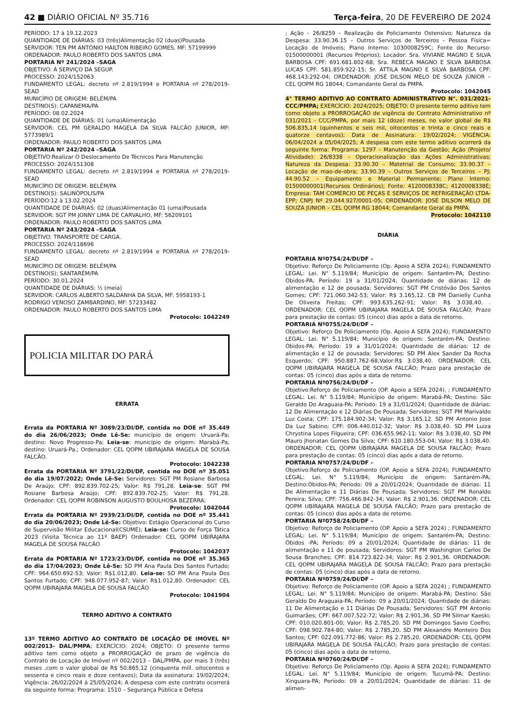42 ■ DIÁRIO OFICIAL Nº 35.716 Terça-feira, 20 DE FEVEREIRO DE 2024
PERÍODO: 17 à 19.12.2023
QUANTIDADE DE DIÁRIAS: 03 (três)Alimentação 02 (duas)Pousada
SERVIDOR: TEN PM ANTÔNIO HAILTON RIBEIRO GOMES, MF: 57199999
ORDENADOR: PAULO ROBERTO DOS SANTOS LIMA
PORTARIA Nº 241/2024 –SAGA
OBJETIVO: À SERVIÇO DA SEGUP.
PROCESSO: 2024/152063
FUNDAMENTO LEGAL: decreto nº 2.819/1994 e PORTARIA nº 278/2019-SEAD
MUNICÍPIO DE ORIGEM: BELÉM/PA
DESTINO(S): CAPANEMA/PA
PERÍODO: 08.02.2024
QUANTIDADE DE DIÁRIAS: 01 (uma)Alimentação
SERVIDOR: CEL PM GERALDO MAGELA DA SILVA FALCÃO JUNIOR, MF: 5773989/1
ORDENADOR: PAULO ROBERTO DOS SANTOS LIMA
PORTARIA Nº 242/2024 –SAGA
OBJETIVO:Realizar O Deslocamento De Técnicos Para Manutenção
PROCESSO: 2024/151308
FUNDAMENTO LEGAL: decreto nº 2.819/1994 e PORTARIA nº 278/2019-SEAD
MUNICÍPIO DE ORIGEM: BELÉM/PA
DESTINO(S): SALINÓPOLIS/PA
PERÍODO:12 à 13.02.2024
QUANTIDADE DE DIÁRIAS: 02 (duas)Alimentação 01 (uma)Pousada
SERVIDOR: SGT PM JONNY LIMA DE CARVALHO, MF: 56209101
ORDENADOR: PAULO ROBERTO DOS SANTOS LIMA
PORTARIA Nº 243/2024 –SAGA
OBJETIVO: TRANSPORTE DE CARGA.
PROCESSO: 2024/118696
FUNDAMENTO LEGAL: decreto nº 2.819/1994 e PORTARIA nº 278/2019-SEAD
MUNICÍPIO DE ORIGEM: BELÉM/PA
DESTINO(S): SANTARÉM/PA
PERÍODO: 30.01.2024
QUANTIDADE DE DIÁRIAS: ½ (meia)
SERVIDOR: CARLOS ALBERTO SALDANHA DA SILVA, MF: 5958193-1
RODRIGO VENOSO ZAMBARDINO, MF: 57233482
ORDENADOR: PAULO ROBERTO DOS SANTOS LIMA
Protocolo: 1042249
POLICIA MILITAR DO PARÁ
ERRATA
Errata da PORTARIA Nº 3089/23/DI/DF, contida no DOE nº 35.449 do dia 26/06/2023; Onde Lê-Se: município de origem: Uruará-Pa; destino: Novo Progresso-Pa; Leia-se: município de origem: Marabá-Pa; destino: Uruará-Pa.; Ordenador: CEL QOPM UBIRAJARA MAGELA DE SOUSA FALCÃO.
Protocolo: 1042238
Errata da PORTARIA Nº 3791/22/DI/DF, contida no DOE nº 35.051 do dia 19/07/2022; Onde Lê-Se: Servidores: SGT PM Rosiane Barbosa De Araújo; CPF: 892.839.702-25; Valor: R$ 791,28. Leia-se: SGT PM Rosiane Barbosa Araújo; CPF: 892.839.702-25; Valor: R$ 791,28. Ordenador: CEL QOPM ROBINSON AUGUSTO BOULHOSA BEZERRA;
Protocolo: 1042044
Errata da PORTARIA Nº 2939/23/DI/DF, contida no DOE nº 35.441 do dia 20/06/2023; Onde Lê-Se: Objetivo: Estágio Operacional do Curso de Supervisão Militar Educacional(CSUME); Leia-se: Curso de Força Tática 2023 (Visita Técnica ao 11º BAEP) Ordenador: CEL QOPM UBIRAJARA MAGELA DE SOUSA FALCÃO
Protocolo: 1042037
Errata da PORTARIA Nº 1723/23/DI/DF, contida no DOE nº 35.365 do dia 17/04/2023; Onde Lê-Se: SD PM Ana Paula Dos Santos Furtado; CPF: 964.650.692-53; Valor: R$1.012,80. Leia-se: SD PM Ana Paula Dos Santos Furtado; CPF: 948.077.952-87; Valor: R$1.012,80. Ordenador: CEL QOPM UBIRAJARA MAGELA DE SOUSA FALCÃO
Protocolo: 1041904
TERMO ADITIVO A CONTRATO
13º TERMO ADITIVO AO CONTRATO DE LOCAÇÃO DE IMÓVEL Nº 002/2013- DAL/PMPA; EXERCÍCIO: 2024; OBJETO: O presente termo aditivo tem como objeto a PRORROGAÇÃO de prazo de vigência do Contrato de Locação de Imóvel nº 002/2013 – DAL/PMPA, por mais 3 (três) meses ,com o valor global de R$ 50.865,12 (cinquenta mill. oitocentos e sessenta e cinco reais e doze centavos); Data da assinatura: 19/02/2024; Vigência: 26/02/2024 á 25/05/2024; A despesa com este contrato ocorrerá da seguinte forma: Programa: 1510 – Segurança Pública e Defesa
; Ação – 26/8259 – Realização de Policiamento Ostensivo; Natureza da Despesa: 33.90.36.15 – Outros Serviços de Terceiros – Pessoa Física= Locação de Imóveis; Plano Interno: 1030008259C; Fonte do Recurso: 01500000001 (Recursos Próprios); Locador: Sra. VIVIANE MAGNO E SILVA BARBOSA CPF: 691.681.802-68; Sra. REBECA MAGNO E SILVA BARBOSA LUCAS CPF: 581.859.922-15; Sr. ÁTTILA MAGNO E SILVA BARBOSA CPF: 468.143.292-04; ORDENADOR: JOSÉ DILSON MELO DE SOUZA JÚNIOR – CEL QOPM RG 18044; Comandante Geral da PMPA.
Protocolo: 1042045
4° TERMO ADITIVO AO CONTRATO ADMINISTRATIVO N°. 031/2021-CCC/PMPA; EXERCÍCIO: 2024/2025; OBJETO: O presente termo aditivo tem como objeto a PRORROGAÇÃO de vigência do Contrato Administrativo nº 031/2021 - CCC/PMPA, por mais 12 (doze) meses, no valor global de R$ 506.835,14 (quinhentos e seis mil, oitocentos e trinta e cinco reais e quatorze centavos); Data de Assinatura: 19/02/2024; VIGÊNCIA: 06/04/2024 a 05/04/2025; A despesa com este termo aditivo ocorrerá da seguinte forma: Programa: 1297 – Manutenção da Gestão; Ação (Projeto/ Atividade): 26/8338 – Operacionalização das Ações Administrativas; Natureza da Despesa: 33.90.30 – Matetrial de Consumo; 33.90.37 – Locação de mao-de-obra; 33.90.39 – Outros Serviços de Terceiros – PJ; 44.90.52 – Equipamento e Material Permanente; Plano Interno: 01500000001(Recursos Ordinários); Fonte: 4120008338C; 4120008338E; Empresa: TAM COMÉRCIO DE PEÇAS E SERVIÇOS DE REFRIGERAÇÃO LTDA-EPP; CNPJ Nº 29.044.927/0001-05; ORDENADOR: JOSÉ DILSON MELO DE SOUZA JÚNIOR – CEL QOPM RG 18044; Comandante Geral da PMPA.
Protocolo: 1042110
DIÁRIA
PORTARIA Nº0754/24/DI/DF –
Objetivo: Reforço De Policiamento (Op. Apoio A SEFA 2024); FUNDAMENTO LEGAL: Lei. N° 5.119/84; Município de origem: Santarém-PA; Destino: Óbidos-PA; Período: 19 a 31/01/2024; Quantidade de diárias: 12 de alimentação e 12 de pousada; Servidores: SGT PM Cristóvão Dos Santos Gomes; CPF: 721.060.342-53; Valor: R$ 3.165,12. CB PM Danielly Cunha De Oliveira Freitas; CPF: 993.635.262-91; Valor: R$ 3.038,40. . ORDENADOR: CEL QOPM UBIRAJARA MAGELA DE SOUSA FALCÃO; Prazo para prestação de contas: 05 (cinco) dias após a data de retorno.
PORTARIA Nº0755/24/DI/DF –
Objetivo: Reforço De Policiamento (Op. Apoio A SEFA 2024); FUNDAMENTO LEGAL: Lei. N° 5.119/84; Município de origem: Santarém-PA; Destino: Óbidos-PA; Período: 19 a 31/01/2024; Quantidade de diárias: 12 de alimentação e 12 de pousada; Servidores: SD PM Alex Sander Da Rocha Esquerdo; CPF: 950.887.762-68;Valor:R$ 3.038,40. ORDENADOR: CEL QOPM UBIRAJARA MAGELA DE SOUSA FALCÃO; Prazo para prestação de contas: 05 (cinco) dias após a data de retorno.
PORTARIA Nº0756/24/DI/DF –
Objetivo:Reforço de Policiamento (OP. Apoio a SEFA 2024). ; FUNDAMENTO LEGAL: Lei. N° 5.119/84; Município de origem: Marabá-PA; Destino: São Geraldo Do Araguaia-PA; Período: 19 a 31/01/2024; Quantidade de diárias: 12 De Alimentação e 12 Diárias De Pousada; Servidores: SGT PM Marivaldo Luz Costa; CPF: 175.184.902-34; Valor: R$ 3.165.12. SD PM Antonio Jose Da Luz Sabino; CPF: 006.440.012-32; Valor: R$ 3.038,40. SD PM Luiza Chrystina Lopes Filgueira; CPF: 036.655.962-11; Valor: R$ 3.038,40. SD PM Mauro Jhonatan Gomes Da Silva; CPF: 610.180.553-04; Valor: R$ 3.038,40. ORDENADOR: CEL QOPM UBIRAJARA MAGELA DE SOUSA FALCÃO; Prazo para prestação de contas: 05 (cinco) dias após a data de retorno.
PORTARIA Nº0757/24/DI/DF –
Objetivo:Reforço de Policiamento (OP. Apoio a SEFA 2024); FUNDAMENTO LEGAL: Lei. N° 5.119/84; Município de origem: Santarém-PA; Destino:Óbidos-PA; Período: 09 a 20/01/2024; Quantidade de diárias: 11 De Alimentação e 11 Diárias De Pousada; Servidores: SGT PM Ronaldo Pereira; Silva; CPF: 756.466.842-34; Valor: R$ 2.901,36. ORDENADOR: CEL QOPM UBIRAJARA MAGELA DE SOUSA FALCÃO; Prazo para prestação de contas: 05 (cinco) dias após a data de retorno.
PORTARIA Nº0758/24/DI/DF –
Objetivo: Reforço de Policiamento (OP. Apoio a SEFA 2024) ; FUNDAMENTO LEGAL: Lei. N° 5.119/84; Município de origem: Santarém-PA; Destino: Óbidos -PA; Período: 09 a 20/01/2024; Quantidade de diárias: 11 de alimentação e 11 de pousada; Servidores: SGT PM Washington Carlos De Sousa Branches; CPF: 814.723.822-34; Valor: R$ 2.901,36. ORDENADOR: CEL QOPM UBIRAJARA MAGELA DE SOUSA FALCÃO; Prazo para prestação de contas: 05 (cinco) dias após a data de retorno.
PORTARIA Nº0759/24/DI/DF –
Objetivo: Reforço de Policiamento (OP. Apoio a SEFA 2024) ; FUNDAMENTO LEGAL: Lei. N° 5.119/84; Município de origem: Marabá-PA; Destino: São Geraldo Do Araguaia-PA; Período: 09 a 20/01/2024; Quantidade de diárias: 11 De Alimentação e 11 Diárias De Pousada; Servidores: SGT PM Antonio Guimarães; CPF: 667.007.522-72; Valor: R$ 2.901,36. SD PM Silmar Kaeski; CPF: 010.020.801-00; Valor: R$ 2.785,20. SD PM Domingos Savio Coelho; CPF: 098.902.784-80; Valor: R$ 2.785,20. SD PM Alexandre Monteiro Dos Santos; CPF: 022.091.772-86; Valor: R$ 2.785,20. ORDENADOR: CEL QOPM UBIRAJARA MAGELA DE SOUSA FALCÃO; Prazo para prestação de contas: 05 (cinco) dias após a data de retorno.
PORTARIA Nº0760/24/DI/DF –
Objetivo: Reforço De Policiamento (Op. Apoio A SEFA 2024); FUNDAMENTO LEGAL: Lei. N° 5.119/84; Município de origem: Tucumã-PA; Destino: Xinguara-PA; Período: 09 a 20/01/2024; Quantidade de diárias: 11 de alimen-